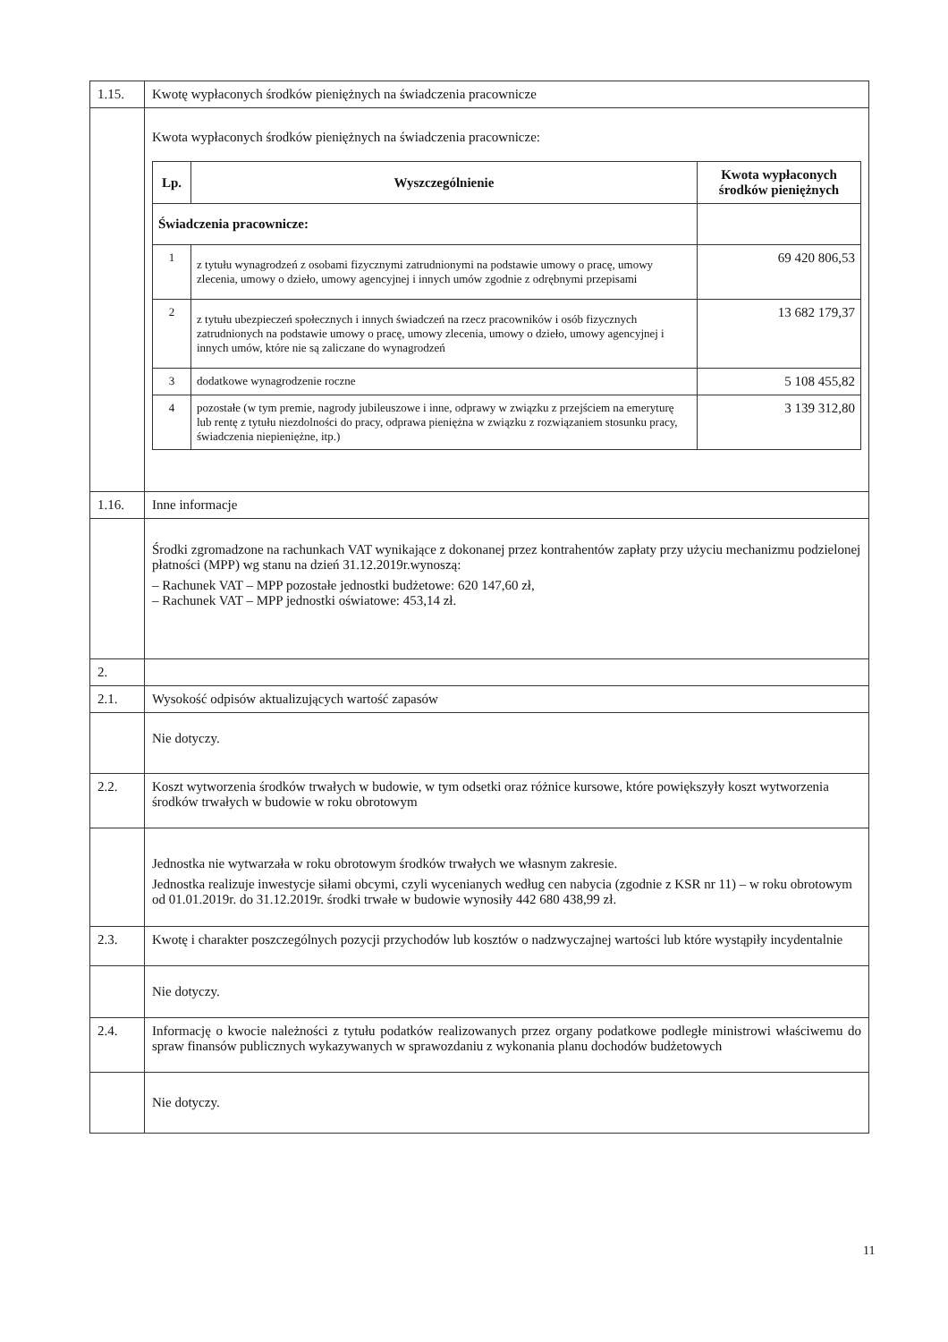| 1.15. | Kwotę wypłaconych środków pieniężnych na świadczenia pracownicze |
| | Kwota wypłaconych środków pieniężnych na świadczenia pracownicze: / Lp. / Wyszczególnienie / Kwota wypłaconych środków pieniężnych / / --- / --- / --- / / Świadczenia pracownicze: / / / / 1 / z tytułu wynagrodzeń z osobami fizycznymi zatrudnionymi na podstawie umowy o pracę, umowy zlecenia, umowy o dzieło, umowy agencyjnej i innych umów zgodnie z odrębnymi przepisami / 69 420 806,53 / / 2 / z tytułu ubezpieczeń społecznych i innych świadczeń na rzecz pracowników i osób fizycznych zatrudnionych na podstawie umowy o pracę, umowy zlecenia, umowy o dzieło, umowy agencyjnej i innych umów, które nie są zaliczane do wynagrodzeń / 13 682 179,37 / / 3 / dodatkowe wynagrodzenie roczne / 5 108 455,82 / / 4 / pozostałe (w tym premie, nagrody jubileuszowe i inne, odprawy w związku z przejściem na emeryturę lub rentę z tytułu niezdolności do pracy, odprawa pieniężna w związku z rozwiązaniem stosunku pracy, świadczenia niepieniężne, itp.) / 3 139 312,80 / |
| 1.16. | Inne informacje |
| | Środki zgromadzone na rachunkach VAT wynikające z dokonanej przez kontrahentów zapłaty przy użyciu mechanizmu podzielonej płatności (MPP) wg stanu na dzień 31.12.2019r.wynoszą: – Rachunek VAT – MPP pozostałe jednostki budżetowe: 620 147,60 zł, – Rachunek VAT – MPP jednostki oświatowe: 453,14 zł. |
| 2. | |
| 2.1. | Wysokość odpisów aktualizujących wartość zapasów |
| | Nie dotyczy. |
| 2.2. | Koszt wytworzenia środków trwałych w budowie, w tym odsetki oraz różnice kursowe, które powiększyły koszt wytworzenia środków trwałych w budowie w roku obrotowym |
| | Jednostka nie wytwarzała w roku obrotowym środków trwałych we własnym zakresie. Jednostka realizuje inwestycje siłami obcymi, czyli wycenianych według cen nabycia (zgodnie z KSR nr 11) – w roku obrotowym od 01.01.2019r. do 31.12.2019r. środki trwałe w budowie wynosiły 442 680 438,99 zł. |
| 2.3. | Kwotę i charakter poszczególnych pozycji przychodów lub kosztów o nadzwyczajnej wartości lub które wystąpiły incydentalnie |
| | Nie dotyczy. |
| 2.4. | Informację o kwocie należności z tytułu podatków realizowanych przez organy podatkowe podległe ministrowi właściwemu do spraw finansów publicznych wykazywanych w sprawozdaniu z wykonania planu dochodów budżetowych |
| | Nie dotyczy. |
11